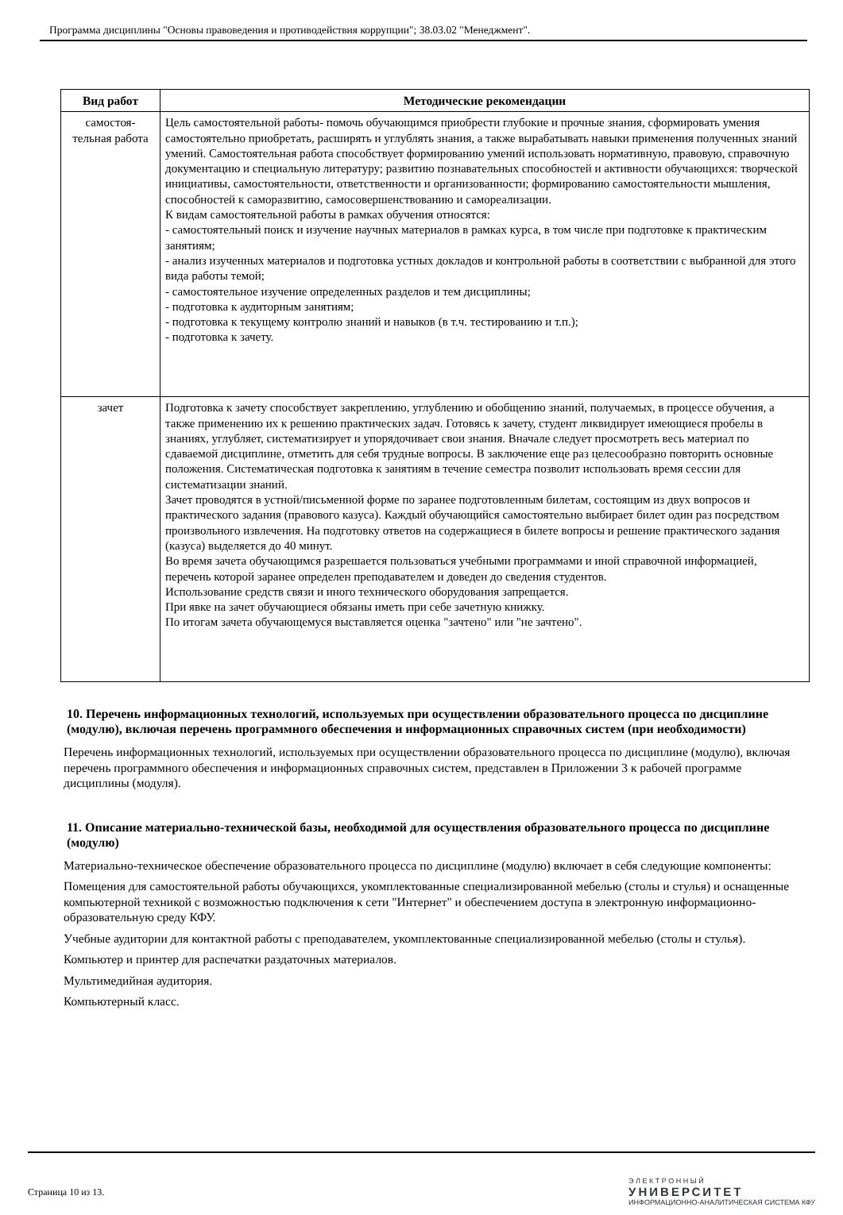Программа дисциплины "Основы правоведения и противодействия коррупции"; 38.03.02 "Менеджмент".
| Вид работ | Методические рекомендации |
| --- | --- |
| самостоя- тельная работа | Цель самостоятельной работы- помочь обучающимся приобрести глубокие и прочные знания, сформировать умения самостоятельно приобретать, расширять и углублять знания, а также вырабатывать навыки применения полученных знаний умений. Самостоятельная работа способствует формированию умений использовать нормативную, правовую, справочную документацию и специальную литературу; развитию познавательных способностей и активности обучающихся: творческой инициативы, самостоятельности, ответственности и организованности; формированию самостоятельности мышления, способностей к саморазвитию, самосовершенствованию и самореализации. К видам самостоятельной работы в рамках обучения относятся: - самостоятельный поиск и изучение научных материалов в рамках курса, в том числе при подготовке к практическим занятиям; - анализ изученных материалов и подготовка устных докладов и контрольной работы в соответствии с выбранной для этого вида работы темой; - самостоятельное изучение определенных разделов и тем дисциплины; - подготовка к аудиторным занятиям; - подготовка к текущему контролю знаний и навыков (в т.ч. тестированию и т.п.); - подготовка к зачету. |
| зачет | Подготовка к зачету способствует закреплению, углублению и обобщению знаний, получаемых, в процессе обучения, а также применению их к решению практических задач. Готовясь к зачету, студент ликвидирует имеющиеся пробелы в знаниях, углубляет, систематизирует и упорядочивает свои знания. Вначале следует просмотреть весь материал по сдаваемой дисциплине, отметить для себя трудные вопросы. В заключение еще раз целесообразно повторить основные положения. Систематическая подготовка к занятиям в течение семестра позволит использовать время сессии для систематизации знаний. Зачет проводятся в устной/письменной форме по заранее подготовленным билетам, состоящим из двух вопросов и практического задания (правового казуса). Каждый обучающийся самостоятельно выбирает билет один раз посредством произвольного извлечения. На подготовку ответов на содержащиеся в билете вопросы и решение практического задания (казуса) выделяется до 40 минут. Во время зачета обучающимся разрешается пользоваться учебными программами и иной справочной информацией, перечень которой заранее определен преподавателем и доведен до сведения студентов. Использование средств связи и иного технического оборудования запрещается. При явке на зачет обучающиеся обязаны иметь при себе зачетную книжку. По итогам зачета обучающемуся выставляется оценка "зачтено" или "не зачтено". |
10. Перечень информационных технологий, используемых при осуществлении образовательного процесса по дисциплине (модулю), включая перечень программного обеспечения и информационных справочных систем (при необходимости)
Перечень информационных технологий, используемых при осуществлении образовательного процесса по дисциплине (модулю), включая перечень программного обеспечения и информационных справочных систем, представлен в Приложении 3 к рабочей программе дисциплины (модуля).
11. Описание материально-технической базы, необходимой для осуществления образовательного процесса по дисциплине (модулю)
Материально-техническое обеспечение образовательного процесса по дисциплине (модулю) включает в себя следующие компоненты:
Помещения для самостоятельной работы обучающихся, укомплектованные специализированной мебелью (столы и стулья) и оснащенные компьютерной техникой с возможностью подключения к сети "Интернет" и обеспечением доступа в электронную информационно-образовательную среду КФУ.
Учебные аудитории для контактной работы с преподавателем, укомплектованные специализированной мебелью (столы и стулья).
Компьютер и принтер для распечатки раздаточных материалов.
Мультимедийная аудитория.
Компьютерный класс.
Страница 10 из 13.
Э Л Е К Т Р О Н Н Ы Й
УНИВЕРСИТЕТ
ИНФОРМАЦИОННО-АНАЛИТИЧЕСКАЯ СИСТЕМА КФУ